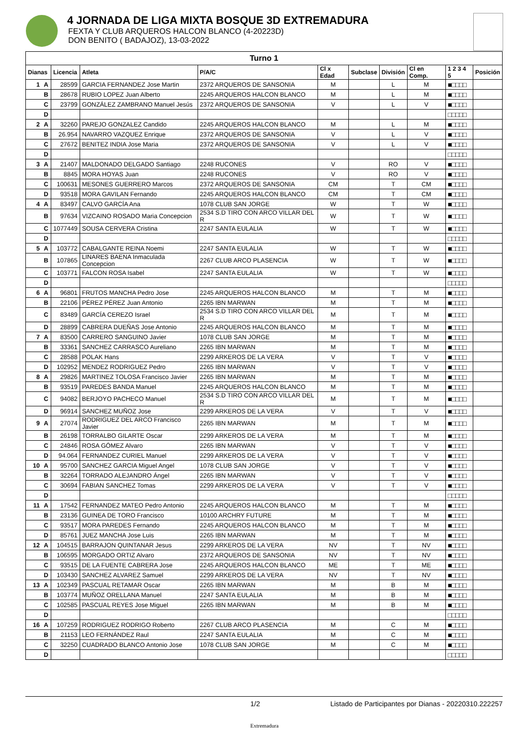4 JORNADA DE LIGA MIXTA BOSQUE 3D EXTREMADURA
FEXTA Y CLUB ARQUEROS HALCON BLANCO (4-20223D)
DON BENITO ( BADAJOZ), 13-03-2022
| Turno 1 | | | | | | | | | | |
| Dianas | | Licencia | Atleta | P/A/C | Cl x Edad | Subclase | División | Cl en Comp. | 1 2 3 4 5 | Posición |
| 1 | A | 28599 | GARCIA FERNANDEZ Jose Martin | 2372 ARQUEROS DE SANSONIA | M | | L | M | ■□□□□ | |
| | B | 28678 | RUBIO LOPEZ Juan Alberto | 2245 ARQUEROS HALCON BLANCO | M | | L | M | ■□□□□ | |
| | C | 23799 | GONZÁLEZ ZAMBRANO Manuel Jesús | 2372 ARQUEROS DE SANSONIA | V | | L | V | ■□□□□ | |
| | D | | | | | | | | □□□□□ | |
| 2 | A | 32260 | PAREJO GONZALEZ Candido | 2245 ARQUEROS HALCON BLANCO | M | | L | M | ■□□□□ | |
| | B | 26.954 | NAVARRO VAZQUEZ Enrique | 2372 ARQUEROS DE SANSONIA | V | | L | V | ■□□□□ | |
| | C | 27672 | BENITEZ INDIA Jose Maria | 2372 ARQUEROS DE SANSONIA | V | | L | V | ■□□□□ | |
| | D | | | | | | | | □□□□□ | |
| 3 | A | 21407 | MALDONADO DELGADO Santiago | 2248 RUCONES | V | | RO | V | ■□□□□ | |
| | B | 8845 | MORA HOYAS Juan | 2248 RUCONES | V | | RO | V | ■□□□□ | |
| | C | 100631 | MESONES GUERRERO Marcos | 2372 ARQUEROS DE SANSONIA | CM | | T | CM | ■□□□□ | |
| | D | 93518 | MORA GAVILAN Fernando | 2245 ARQUEROS HALCON BLANCO | CM | | T | CM | ■□□□□ | |
| 4 | A | 83497 | CALVO GARCÍA Ana | 1078 CLUB SAN JORGE | W | | T | W | ■□□□□ | |
| | B | 97634 | VIZCAINO ROSADO Maria Concepcion | 2534 S.D TIRO CON ARCO VILLAR DEL R | W | | T | W | ■□□□□ | |
| | C | 1077449 | SOUSA CERVERA Cristina | 2247 SANTA EULALIA | W | | T | W | ■□□□□ | |
| | D | | | | | | | | □□□□□ | |
| 5 | A | 103772 | CABALGANTE REINA Noemi | 2247 SANTA EULALIA | W | | T | W | ■□□□□ | |
| | B | 107865 | LINARES BAENA Inmaculada Concepcion | 2267 CLUB ARCO PLASENCIA | W | | T | W | ■□□□□ | |
| | C | 103771 | FALCON ROSA Isabel | 2247 SANTA EULALIA | W | | T | W | ■□□□□ | |
| | D | | | | | | | | □□□□□ | |
| 6 | A | 96801 | FRUTOS MANCHA Pedro Jose | 2245 ARQUEROS HALCON BLANCO | M | | T | M | ■□□□□ | |
| | B | 22106 | PÉREZ PÉREZ Juan Antonio | 2265 IBN MARWAN | M | | T | M | ■□□□□ | |
| | C | 83489 | GARCÍA CEREZO Israel | 2534 S.D TIRO CON ARCO VILLAR DEL R | M | | T | M | ■□□□□ | |
| | D | 28899 | CABRERA DUEÑAS Jose Antonio | 2245 ARQUEROS HALCON BLANCO | M | | T | M | ■□□□□ | |
| 7 | A | 83500 | CARRERO SANGUINO Javier | 1078 CLUB SAN JORGE | M | | T | M | ■□□□□ | |
| | B | 33361 | SANCHEZ CARRASCO Aureliano | 2265 IBN MARWAN | M | | T | M | ■□□□□ | |
| | C | 28588 | POLAK Hans | 2299 ARKEROS DE LA VERA | V | | T | V | ■□□□□ | |
| | D | 102952 | MENDEZ RODRIGUEZ Pedro | 2265 IBN MARWAN | V | | T | V | ■□□□□ | |
| 8 | A | 29826 | MARTINEZ TOLOSA Francisco Javier | 2265 IBN MARWAN | M | | T | M | ■□□□□ | |
| | B | 93519 | PAREDES BANDA Manuel | 2245 ARQUEROS HALCON BLANCO | M | | T | M | ■□□□□ | |
| | C | 94082 | BERJOYO PACHECO Manuel | 2534 S.D TIRO CON ARCO VILLAR DEL R | M | | T | M | ■□□□□ | |
| | D | 96914 | SANCHEZ MUÑOZ Jose | 2299 ARKEROS DE LA VERA | V | | T | V | ■□□□□ | |
| 9 | A | 27074 | RODRIGUEZ DEL ARCO Francisco Javier | 2265 IBN MARWAN | M | | T | M | ■□□□□ | |
| | B | 26198 | TORRALBO GILARTE Oscar | 2299 ARKEROS DE LA VERA | M | | T | M | ■□□□□ | |
| | C | 24846 | ROSA GÓMEZ Alvaro | 2265 IBN MARWAN | V | | T | V | ■□□□□ | |
| | D | 94.064 | FERNANDEZ CURIEL Manuel | 2299 ARKEROS DE LA VERA | V | | T | V | ■□□□□ | |
| 10 | A | 95700 | SANCHEZ GARCIA Miguel Angel | 1078 CLUB SAN JORGE | V | | T | V | ■□□□□ | |
| | B | 32264 | TORRADO ALEJANDRO Ángel | 2265 IBN MARWAN | V | | T | V | ■□□□□ | |
| | C | 30694 | FABIAN SANCHEZ Tomas | 2299 ARKEROS DE LA VERA | V | | T | V | ■□□□□ | |
| | D | | | | | | | | □□□□□ | |
| 11 | A | 17542 | FERNANDEZ MATEO Pedro Antonio | 2245 ARQUEROS HALCON BLANCO | M | | T | M | ■□□□□ | |
| | B | 23136 | GUINEA DE TORO Francisco | 10100 ARCHRY FUTURE | M | | T | M | ■□□□□ | |
| | C | 93517 | MORA PAREDES Fernando | 2245 ARQUEROS HALCON BLANCO | M | | T | M | ■□□□□ | |
| | D | 85761 | JUEZ MANCHA Jose Luis | 2265 IBN MARWAN | M | | T | M | ■□□□□ | |
| 12 | A | 104515 | BARRAJON QUINTANAR Jesus | 2299 ARKEROS DE LA VERA | NV | | T | NV | ■□□□□ | |
| | B | 106595 | MORGADO ORTIZ Alvaro | 2372 ARQUEROS DE SANSONIA | NV | | T | NV | ■□□□□ | |
| | C | 93515 | DE LA FUENTE CABRERA Jose | 2245 ARQUEROS HALCON BLANCO | ME | | T | ME | ■□□□□ | |
| | D | 103430 | SANCHEZ ALVAREZ Samuel | 2299 ARKEROS DE LA VERA | NV | | T | NV | ■□□□□ | |
| 13 | A | 102349 | PASCUAL RETAMAR Oscar | 2265 IBN MARWAN | M | | B | M | ■□□□□ | |
| | B | 103774 | MUÑOZ ORELLANA Manuel | 2247 SANTA EULALIA | M | | B | M | ■□□□□ | |
| | C | 102585 | PASCUAL REYES Jose Miguel | 2265 IBN MARWAN | M | | B | M | ■□□□□ | |
| | D | | | | | | | | □□□□□ | |
| 16 | A | 107259 | RODRIGUEZ RODRIGO Roberto | 2267 CLUB ARCO PLASENCIA | M | | C | M | ■□□□□ | |
| | B | 21153 | LEO FERNÁNDEZ Raul | 2247 SANTA EULALIA | M | | C | M | ■□□□□ | |
| | C | 32250 | CUADRADO BLANCO Antonio Jose | 1078 CLUB SAN JORGE | M | | C | M | ■□□□□ | |
| | D | | | | | | | | □□□□□ | |
1/2 Listado de Participantes por Dianas - 20220310.222257
Extremadura